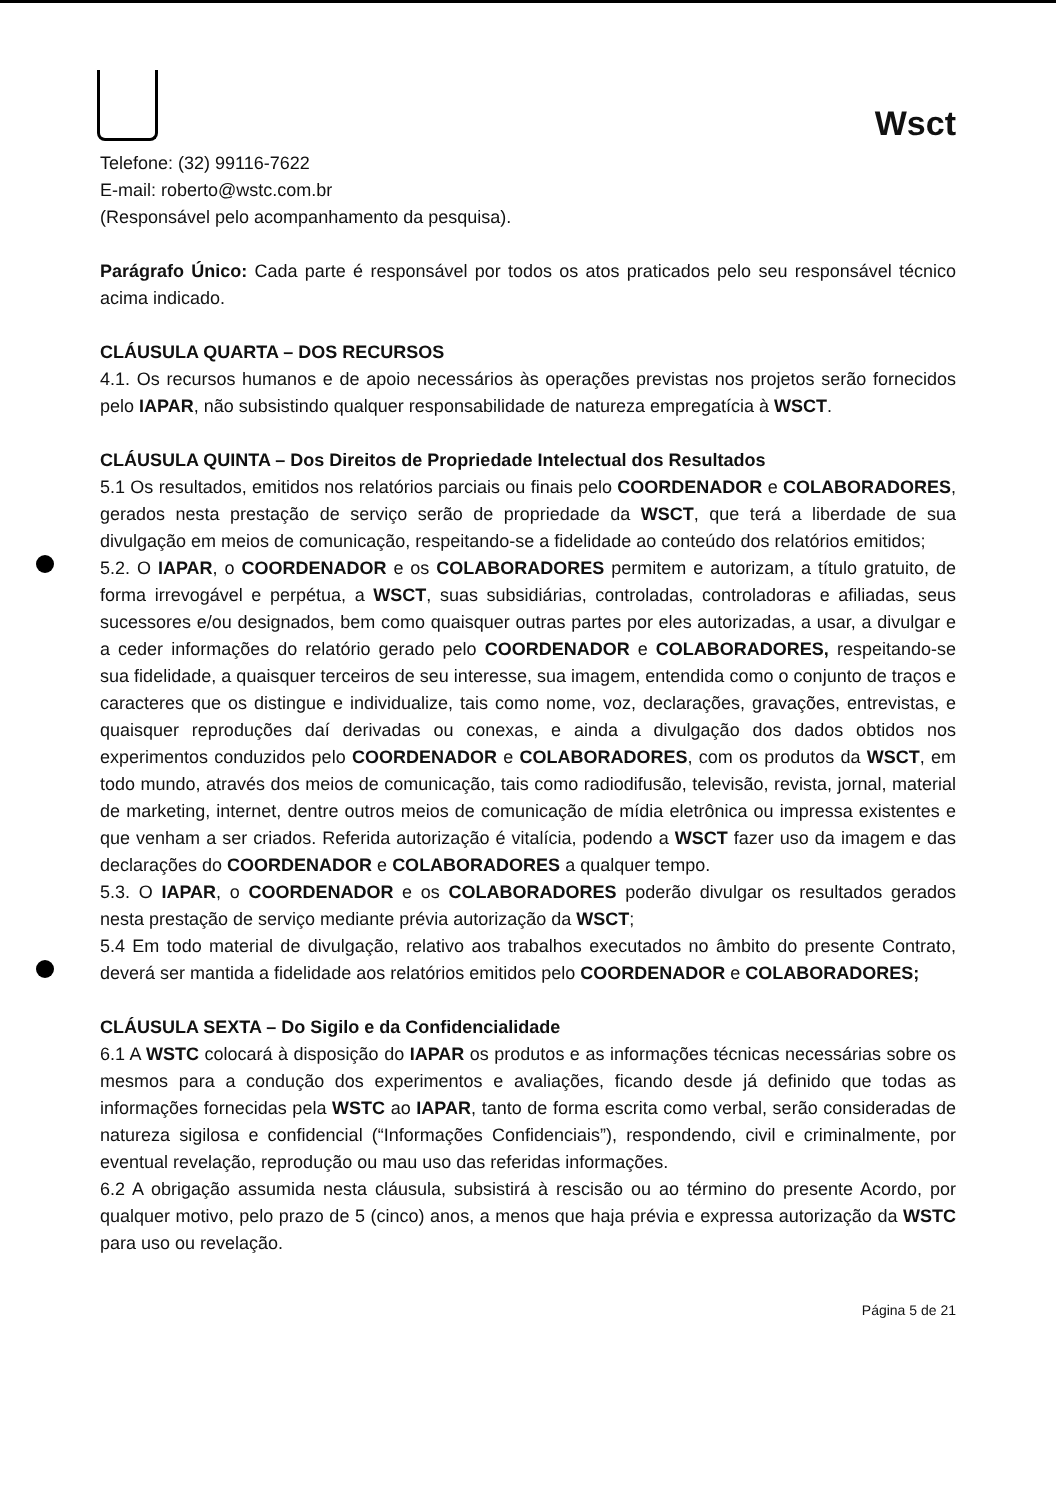Wsct
Telefone: (32) 99116-7622
E-mail: roberto@wstc.com.br
(Responsável pelo acompanhamento da pesquisa).
Parágrafo Único: Cada parte é responsável por todos os atos praticados pelo seu responsável técnico acima indicado.
CLÁUSULA QUARTA – DOS RECURSOS
4.1. Os recursos humanos e de apoio necessários às operações previstas nos projetos serão fornecidos pelo IAPAR, não subsistindo qualquer responsabilidade de natureza empregatícia à WSCT.
CLÁUSULA QUINTA – Dos Direitos de Propriedade Intelectual dos Resultados
5.1 Os resultados, emitidos nos relatórios parciais ou finais pelo COORDENADOR e COLABORADORES, gerados nesta prestação de serviço serão de propriedade da WSCT, que terá a liberdade de sua divulgação em meios de comunicação, respeitando-se a fidelidade ao conteúdo dos relatórios emitidos;
5.2. O IAPAR, o COORDENADOR e os COLABORADORES permitem e autorizam, a título gratuito, de forma irrevogável e perpétua, a WSCT, suas subsidiárias, controladas, controladoras e afiliadas, seus sucessores e/ou designados, bem como quaisquer outras partes por eles autorizadas, a usar, a divulgar e a ceder informações do relatório gerado pelo COORDENADOR e COLABORADORES, respeitando-se sua fidelidade, a quaisquer terceiros de seu interesse, sua imagem, entendida como o conjunto de traços e caracteres que os distingue e individualize, tais como nome, voz, declarações, gravações, entrevistas, e quaisquer reproduções daí derivadas ou conexas, e ainda a divulgação dos dados obtidos nos experimentos conduzidos pelo COORDENADOR e COLABORADORES, com os produtos da WSCT, em todo mundo, através dos meios de comunicação, tais como radiodifusão, televisão, revista, jornal, material de marketing, internet, dentre outros meios de comunicação de mídia eletrônica ou impressa existentes e que venham a ser criados. Referida autorização é vitalícia, podendo a WSCT fazer uso da imagem e das declarações do COORDENADOR e COLABORADORES a qualquer tempo.
5.3. O IAPAR, o COORDENADOR e os COLABORADORES poderão divulgar os resultados gerados nesta prestação de serviço mediante prévia autorização da WSCT;
5.4 Em todo material de divulgação, relativo aos trabalhos executados no âmbito do presente Contrato, deverá ser mantida a fidelidade aos relatórios emitidos pelo COORDENADOR e COLABORADORES;
CLÁUSULA SEXTA – Do Sigilo e da Confidencialidade
6.1 A WSTC colocará à disposição do IAPAR os produtos e as informações técnicas necessárias sobre os mesmos para a condução dos experimentos e avaliações, ficando desde já definido que todas as informações fornecidas pela WSTC ao IAPAR, tanto de forma escrita como verbal, serão consideradas de natureza sigilosa e confidencial (“Informações Confidenciais”), respondendo, civil e criminalmente, por eventual revelação, reprodução ou mau uso das referidas informações.
6.2 A obrigação assumida nesta cláusula, subsistirá à rescisão ou ao término do presente Acordo, por qualquer motivo, pelo prazo de 5 (cinco) anos, a menos que haja prévia e expressa autorização da WSTC para uso ou revelação.
Página 5 de 21